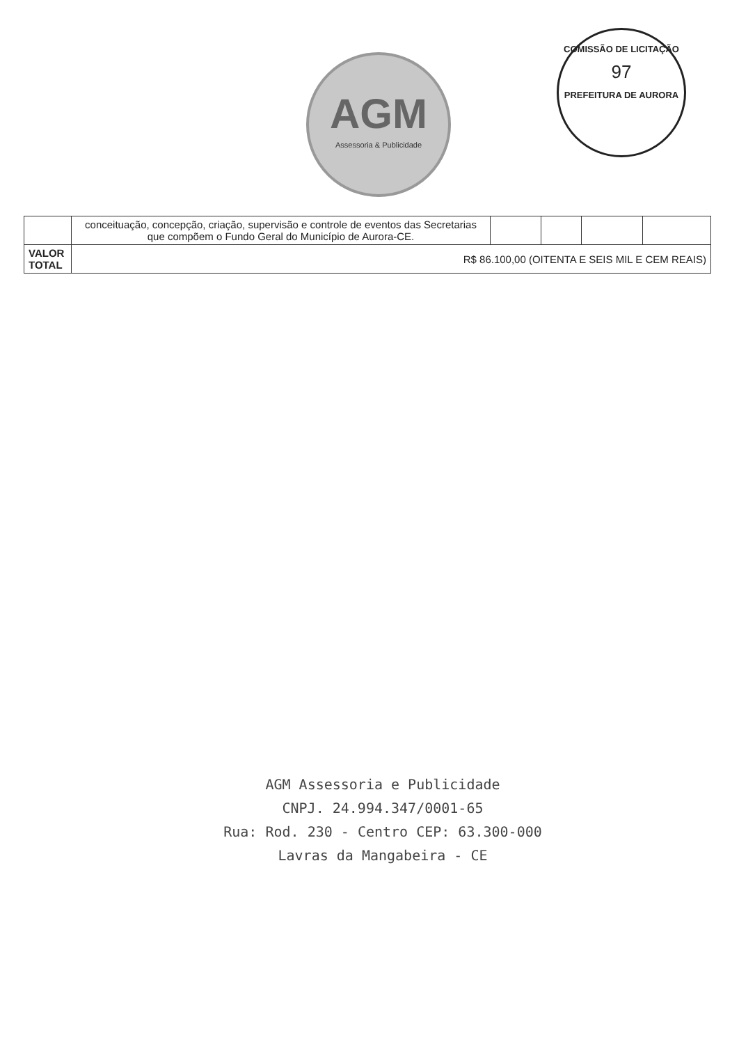AGM
Assessoria & Publicidade
COMISSÃO DE LICITAÇÃO
97
PREFEITURA DE AURORA
| | conceituação, concepção, criação, supervisão e controle de eventos das Secretarias que compõem o Fundo Geral do Município de Aurora-CE. | | | | |
| VALOR TOTAL | R$ 86.100,00 (OITENTA E SEIS MIL E CEM REAIS) | | | | |
AGM Assessoria e Publicidade
CNPJ. 24.994.347/0001-65
Rua: Rod. 230 - Centro CEP: 63.300-000
Lavras da Mangabeira - CE